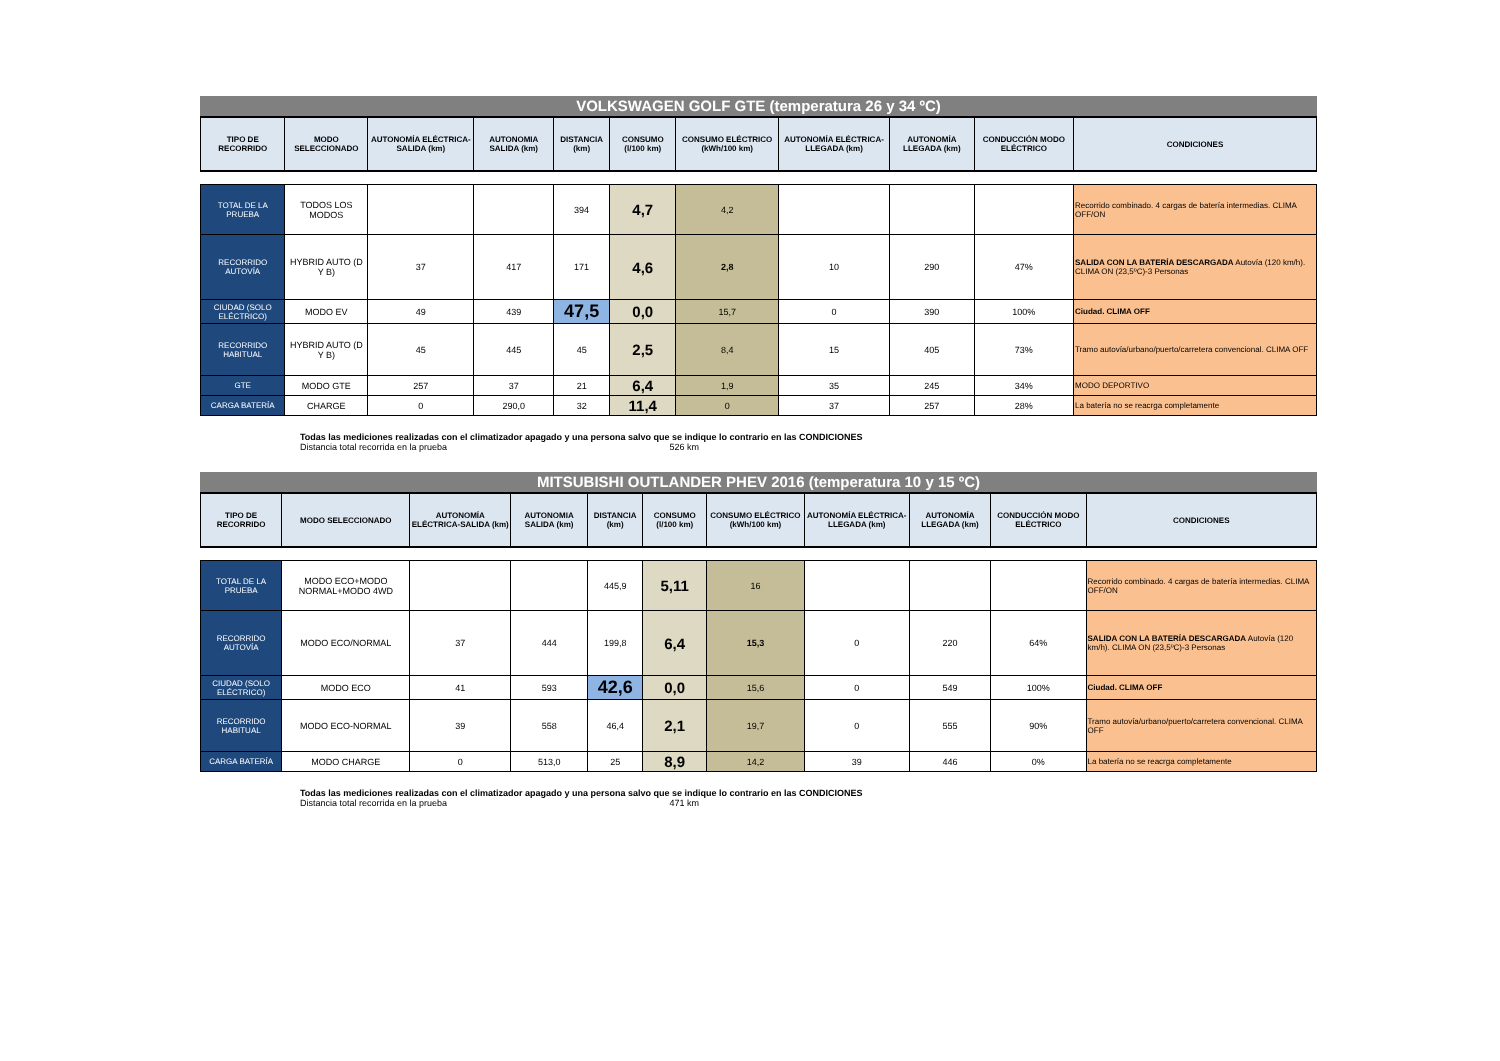VOLKSWAGEN GOLF GTE (temperatura 26 y 34 ºC)
| TIPO DE RECORRIDO | MODO SELECCIONADO | AUTONOMÍA ELÉCTRICA-SALIDA (km) | AUTONOMIA SALIDA (km) | DISTANCIA (km) | CONSUMO (l/100 km) | CONSUMO ELÉCTRICO (kWh/100 km) | AUTONOMÍA ELÉCTRICA-LLEGADA (km) | AUTONOMÍA LLEGADA (km) | CONDUCCIÓN MODO ELÉCTRICO | CONDICIONES |
| --- | --- | --- | --- | --- | --- | --- | --- | --- | --- | --- |
| TOTAL DE LA PRUEBA | TODOS LOS MODOS | | | 394 | 4,7 | 4,2 | | | | Recorrido combinado. 4 cargas de batería intermedias. CLIMA OFF/ON |
| RECORRIDO AUTOVÍA | HYBRID AUTO (D Y B) | 37 | 417 | 171 | 4,6 | 2,8 | 10 | 290 | 47% | SALIDA CON LA BATERÍA DESCARGADA Autovía (120 km/h). CLIMA ON (23,5ºC)-3 Personas |
| CIUDAD (SOLO ELÉCTRICO) | MODO EV | 49 | 439 | 47,5 | 0,0 | 15,7 | 0 | 390 | 100% | Ciudad. CLIMA OFF |
| RECORRIDO HABITUAL | HYBRID AUTO (D Y B) | 45 | 445 | 45 | 2,5 | 8,4 | 15 | 405 | 73% | Tramo autovía/urbano/puerto/carretera convencional. CLIMA OFF |
| GTE | MODO GTE | 257 | 37 | 21 | 6,4 | 1,9 | 35 | 245 | 34% | MODO DEPORTIVO |
| CARGA BATERÍA | CHARGE | 0 | 290,0 | 32 | 11,4 | 0 | 37 | 257 | 28% | La batería no se reacrga completamente |
Todas las mediciones realizadas con el climatizador apagado y una persona salvo que se indique lo contrario en las CONDICIONES
Distancia total recorrida en la prueba 526 km
MITSUBISHI OUTLANDER PHEV 2016 (temperatura 10 y 15 ºC)
| TIPO DE RECORRIDO | MODO SELECCIONADO | AUTONOMÍA ELÉCTRICA-SALIDA (km) | AUTONOMIA SALIDA (km) | DISTANCIA (km) | CONSUMO (l/100 km) | CONSUMO ELÉCTRICO (kWh/100 km) | AUTONOMÍA ELÉCTRICA-LLEGADA (km) | AUTONOMÍA LLEGADA (km) | CONDUCCIÓN MODO ELÉCTRICO | CONDICIONES |
| --- | --- | --- | --- | --- | --- | --- | --- | --- | --- | --- |
| TOTAL DE LA PRUEBA | MODO ECO+MODO NORMAL+MODO 4WD | | | 445,9 | 5,11 | 16 | | | | Recorrido combinado. 4 cargas de batería intermedias. CLIMA OFF/ON |
| RECORRIDO AUTOVÍA | MODO ECO/NORMAL | 37 | 444 | 199,8 | 6,4 | 15,3 | 0 | 220 | 64% | SALIDA CON LA BATERÍA DESCARGADA Autovía (120 km/h). CLIMA ON (23,5ºC)-3 Personas |
| CIUDAD (SOLO ELÉCTRICO) | MODO ECO | 41 | 593 | 42,6 | 0,0 | 15,6 | 0 | 549 | 100% | Ciudad. CLIMA OFF |
| RECORRIDO HABITUAL | MODO ECO-NORMAL | 39 | 558 | 46,4 | 2,1 | 19,7 | 0 | 555 | 90% | Tramo autovía/urbano/puerto/carretera convencional. CLIMA OFF |
| CARGA BATERÍA | MODO CHARGE | 0 | 513,0 | 25 | 8,9 | 14,2 | 39 | 446 | 0% | La batería no se reacrga completamente |
Todas las mediciones realizadas con el climatizador apagado y una persona salvo que se indique lo contrario en las CONDICIONES
Distancia total recorrida en la prueba 471 km